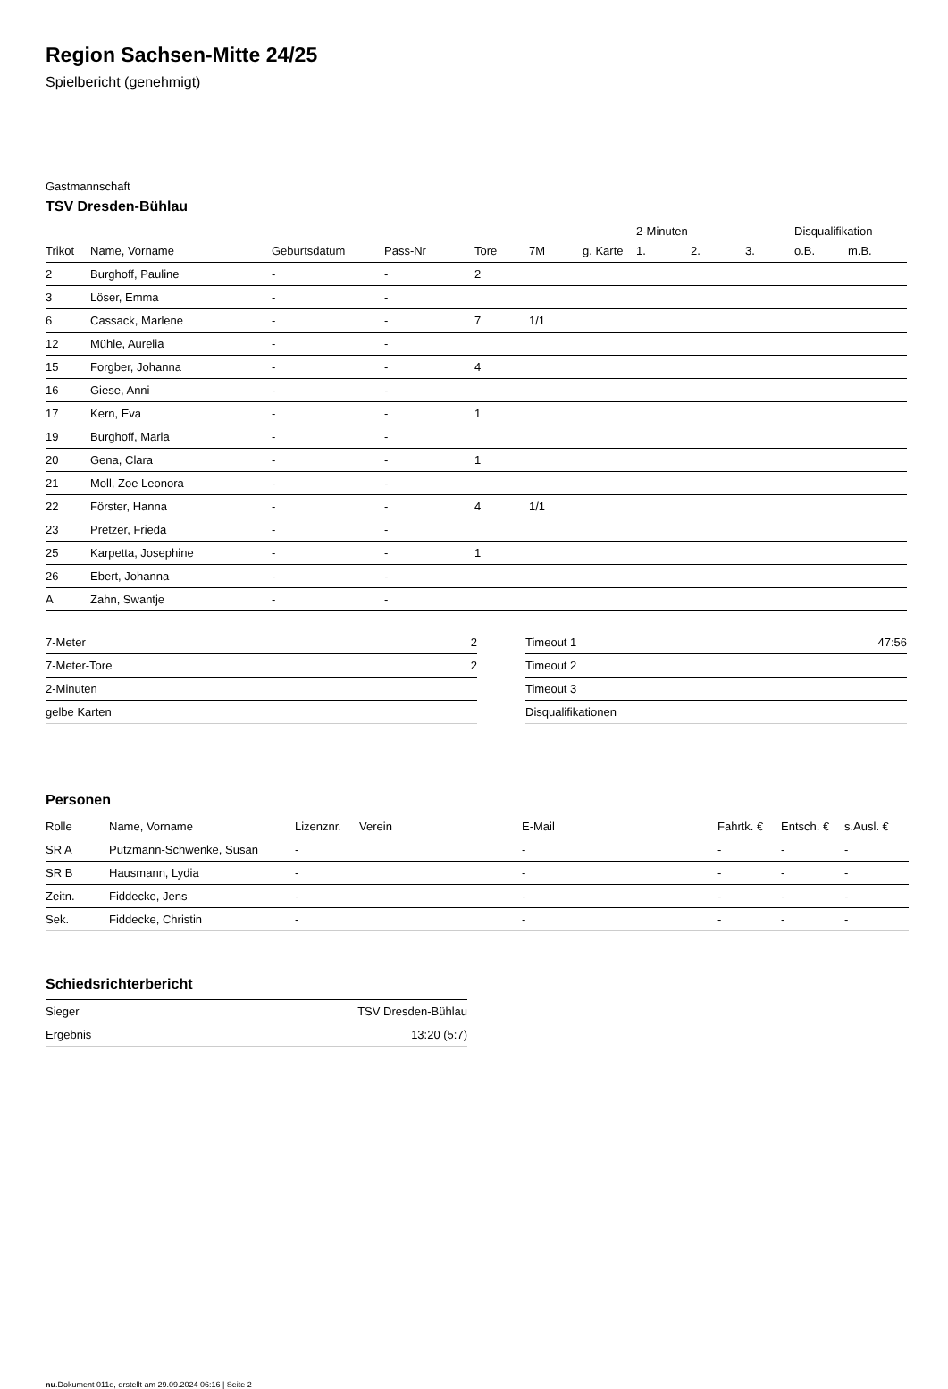Region Sachsen-Mitte 24/25
Spielbericht (genehmigt)
Gastmannschaft
TSV Dresden-Bühlau
| | | | | | | | 2-Minuten | | | Disqualifikation | |
| --- | --- | --- | --- | --- | --- | --- | --- | --- | --- | --- | --- |
| Trikot | Name, Vorname | Geburtsdatum | Pass-Nr | Tore | 7M | g. Karte | 1. | 2. | 3. | o.B. | m.B. |
| 2 | Burghoff, Pauline | - | - | 2 | | | | | | | |
| 3 | Löser, Emma | - | - | | | | | | | | |
| 6 | Cassack, Marlene | - | - | 7 | 1/1 | | | | | | |
| 12 | Mühle, Aurelia | - | - | | | | | | | | |
| 15 | Forgber, Johanna | - | - | 4 | | | | | | | |
| 16 | Giese, Anni | - | - | | | | | | | | |
| 17 | Kern, Eva | - | - | 1 | | | | | | | |
| 19 | Burghoff, Marla | - | - | | | | | | | | |
| 20 | Gena, Clara | - | - | 1 | | | | | | | |
| 21 | Moll, Zoe Leonora | - | - | | | | | | | | |
| 22 | Förster, Hanna | - | - | 4 | 1/1 | | | | | | |
| 23 | Pretzer, Frieda | - | - | | | | | | | | |
| 25 | Karpetta, Josephine | - | - | 1 | | | | | | | |
| 26 | Ebert, Johanna | - | - | | | | | | | | |
| A | Zahn, Swantje | - | - | | | | | | | | |
| 7-Meter | 2 |
| 7-Meter-Tore | 2 |
| 2-Minuten | |
| gelbe Karten | |
| Timeout 1 | 47:56 |
| Timeout 2 | |
| Timeout 3 | |
| Disqualifikationen | |
Personen
| Rolle | Name, Vorname | Lizenznr. | Verein | E-Mail | Fahrtk. € | Entsch. € | s.Ausl. € |
| --- | --- | --- | --- | --- | --- | --- | --- |
| SR A | Putzmann-Schwenke, Susan | - | | - | - | - | - |
| SR B | Hausmann, Lydia | - | | - | - | - | - |
| Zeitn. | Fiddecke, Jens | - | | - | - | - | - |
| Sek. | Fiddecke, Christin | - | | - | - | - | - |
Schiedsrichterbericht
| Sieger | TSV Dresden-Bühlau |
| Ergebnis | 13:20 (5:7) |
nu.Dokument 011e, erstellt am 29.09.2024 06:16 | Seite 2